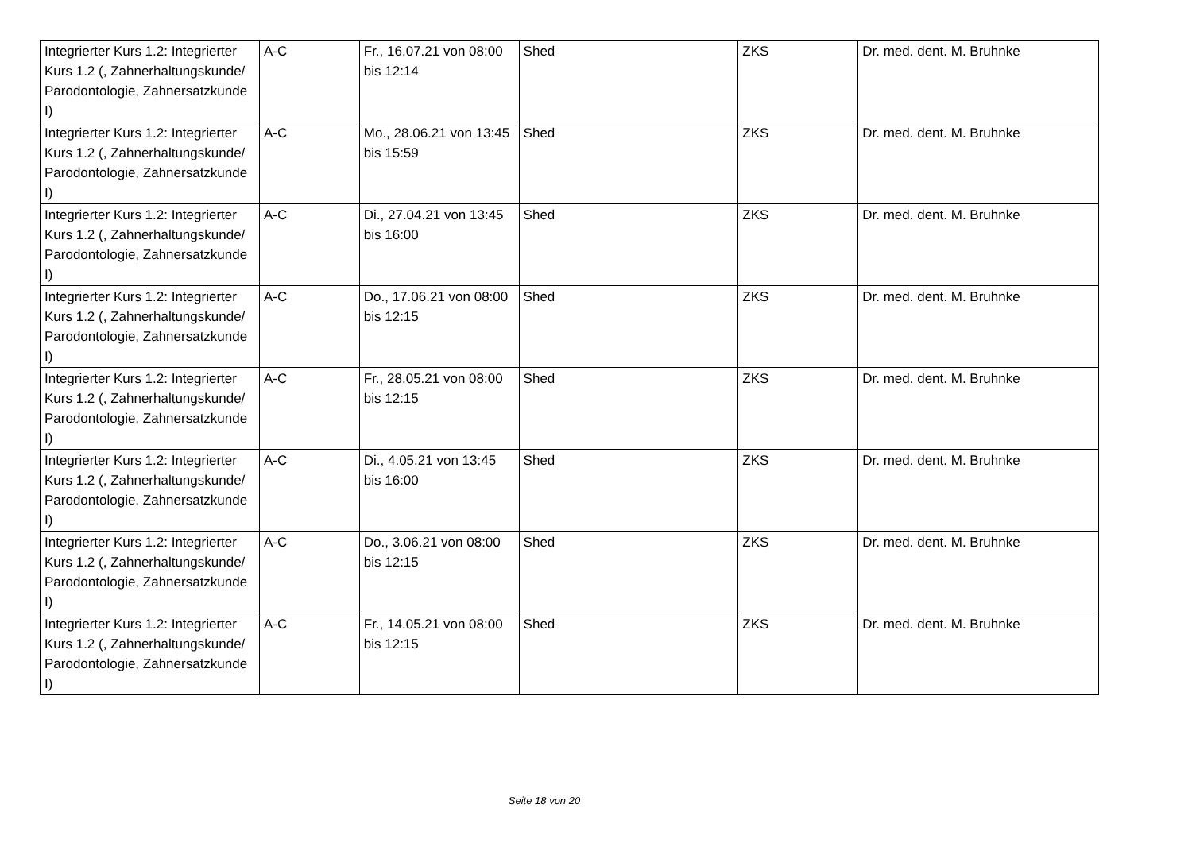| Integrierter Kurs 1.2: Integrierter Kurs 1.2 (, Zahnerhaltungskunde/ Parodontologie, Zahnersatzkunde I) | A-C | Fr., 16.07.21 von 08:00 bis 12:14 | Shed | ZKS | Dr. med. dent. M. Bruhnke |
| Integrierter Kurs 1.2: Integrierter Kurs 1.2 (, Zahnerhaltungskunde/ Parodontologie, Zahnersatzkunde I) | A-C | Mo., 28.06.21 von 13:45 bis 15:59 | Shed | ZKS | Dr. med. dent. M. Bruhnke |
| Integrierter Kurs 1.2: Integrierter Kurs 1.2 (, Zahnerhaltungskunde/ Parodontologie, Zahnersatzkunde I) | A-C | Di., 27.04.21 von 13:45 bis 16:00 | Shed | ZKS | Dr. med. dent. M. Bruhnke |
| Integrierter Kurs 1.2: Integrierter Kurs 1.2 (, Zahnerhaltungskunde/ Parodontologie, Zahnersatzkunde I) | A-C | Do., 17.06.21 von 08:00 bis 12:15 | Shed | ZKS | Dr. med. dent. M. Bruhnke |
| Integrierter Kurs 1.2: Integrierter Kurs 1.2 (, Zahnerhaltungskunde/ Parodontologie, Zahnersatzkunde I) | A-C | Fr., 28.05.21 von 08:00 bis 12:15 | Shed | ZKS | Dr. med. dent. M. Bruhnke |
| Integrierter Kurs 1.2: Integrierter Kurs 1.2 (, Zahnerhaltungskunde/ Parodontologie, Zahnersatzkunde I) | A-C | Di., 4.05.21 von 13:45 bis 16:00 | Shed | ZKS | Dr. med. dent. M. Bruhnke |
| Integrierter Kurs 1.2: Integrierter Kurs 1.2 (, Zahnerhaltungskunde/ Parodontologie, Zahnersatzkunde I) | A-C | Do., 3.06.21 von 08:00 bis 12:15 | Shed | ZKS | Dr. med. dent. M. Bruhnke |
| Integrierter Kurs 1.2: Integrierter Kurs 1.2 (, Zahnerhaltungskunde/ Parodontologie, Zahnersatzkunde I) | A-C | Fr., 14.05.21 von 08:00 bis 12:15 | Shed | ZKS | Dr. med. dent. M. Bruhnke |
Seite 18 von 20